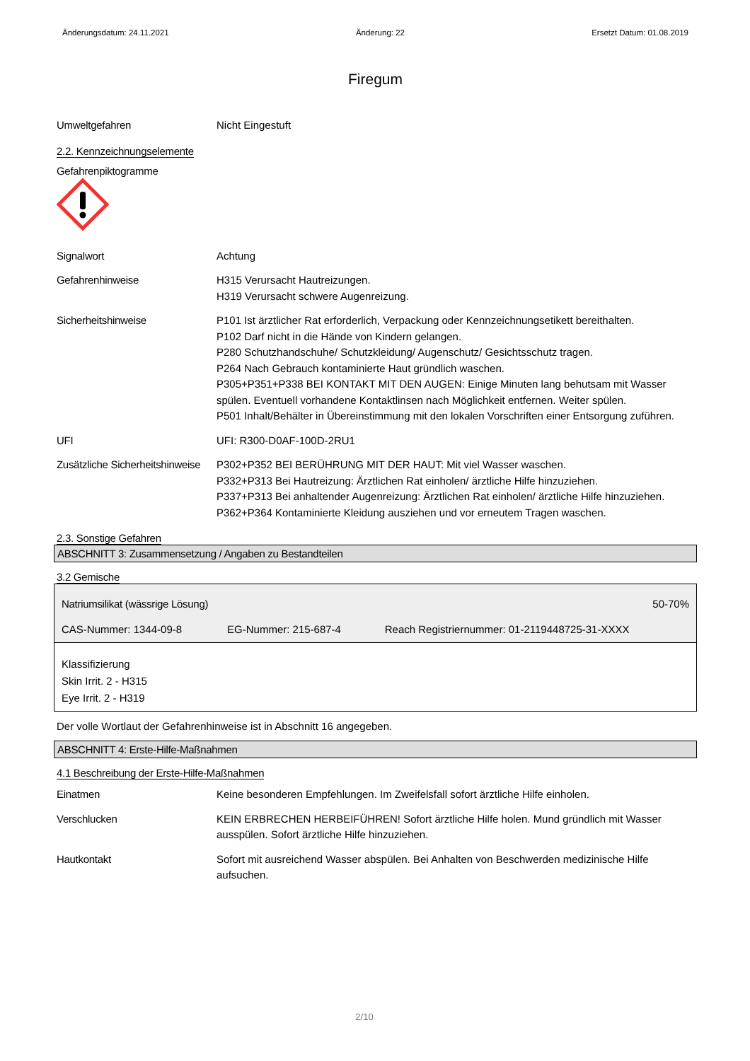Änderungsdatum: 24.11.2021 Änderung: 22 Ersetzt Datum: 01.08.2019
Firegum
Umweltgefahren Nicht Eingestuft
2.2. Kennzeichnungselemente
Gefahrenpiktogramme
Signalwort Achtung
Gefahrenhinweise H315 Verursacht Hautreizungen.
H319 Verursacht schwere Augenreizung.
Sicherheitshinweise P101 Ist ärztlicher Rat erforderlich, Verpackung oder Kennzeichnungsetikett bereithalten.
P102 Darf nicht in die Hände von Kindern gelangen.
P280 Schutzhandschuhe/ Schutzkleidung/ Augenschutz/ Gesichtsschutz tragen.
P264 Nach Gebrauch kontaminierte Haut gründlich waschen.
P305+P351+P338 BEI KONTAKT MIT DEN AUGEN: Einige Minuten lang behutsam mit Wasser spülen. Eventuell vorhandene Kontaktlinsen nach Möglichkeit entfernen. Weiter spülen.
P501 Inhalt/Behälter in Übereinstimmung mit den lokalen Vorschriften einer Entsorgung zuführen.
UFI UFI: R300-D0AF-100D-2RU1
Zusätzliche Sicherheitshinweise
P302+P352 BEI BERÜHRUNG MIT DER HAUT: Mit viel Wasser waschen.
P332+P313 Bei Hautreizung: Ärztlichen Rat einholen/ ärztliche Hilfe hinzuziehen.
P337+P313 Bei anhaltender Augenreizung: Ärztlichen Rat einholen/ ärztliche Hilfe hinzuziehen.
P362+P364 Kontaminierte Kleidung ausziehen und vor erneutem Tragen waschen.
2.3. Sonstige Gefahren
ABSCHNITT 3: Zusammensetzung / Angaben zu Bestandteilen
3.2 Gemische
| Natriumsilikat (wässrige Lösung) | | 50-70% |
| CAS-Nummer: 1344-09-8 | EG-Nummer: 215-687-4 | Reach Registriernummer: 01-2119448725-31-XXXX |
| Klassifizierung Skin Irrit. 2 - H315 Eye Irrit. 2 - H319 | | |
Der volle Wortlaut der Gefahrenhinweise ist in Abschnitt 16 angegeben.
ABSCHNITT 4: Erste-Hilfe-Maßnahmen
4.1 Beschreibung der Erste-Hilfe-Maßnahmen
Einatmen Keine besonderen Empfehlungen. Im Zweifelsfall sofort ärztliche Hilfe einholen.
Verschlucken KEIN ERBRECHEN HERBEIFÜHREN! Sofort ärztliche Hilfe holen. Mund gründlich mit Wasser ausspülen. Sofort ärztliche Hilfe hinzuziehen.
Hautkontakt Sofort mit ausreichend Wasser abspülen. Bei Anhalten von Beschwerden medizinische Hilfe aufsuchen.
2/10